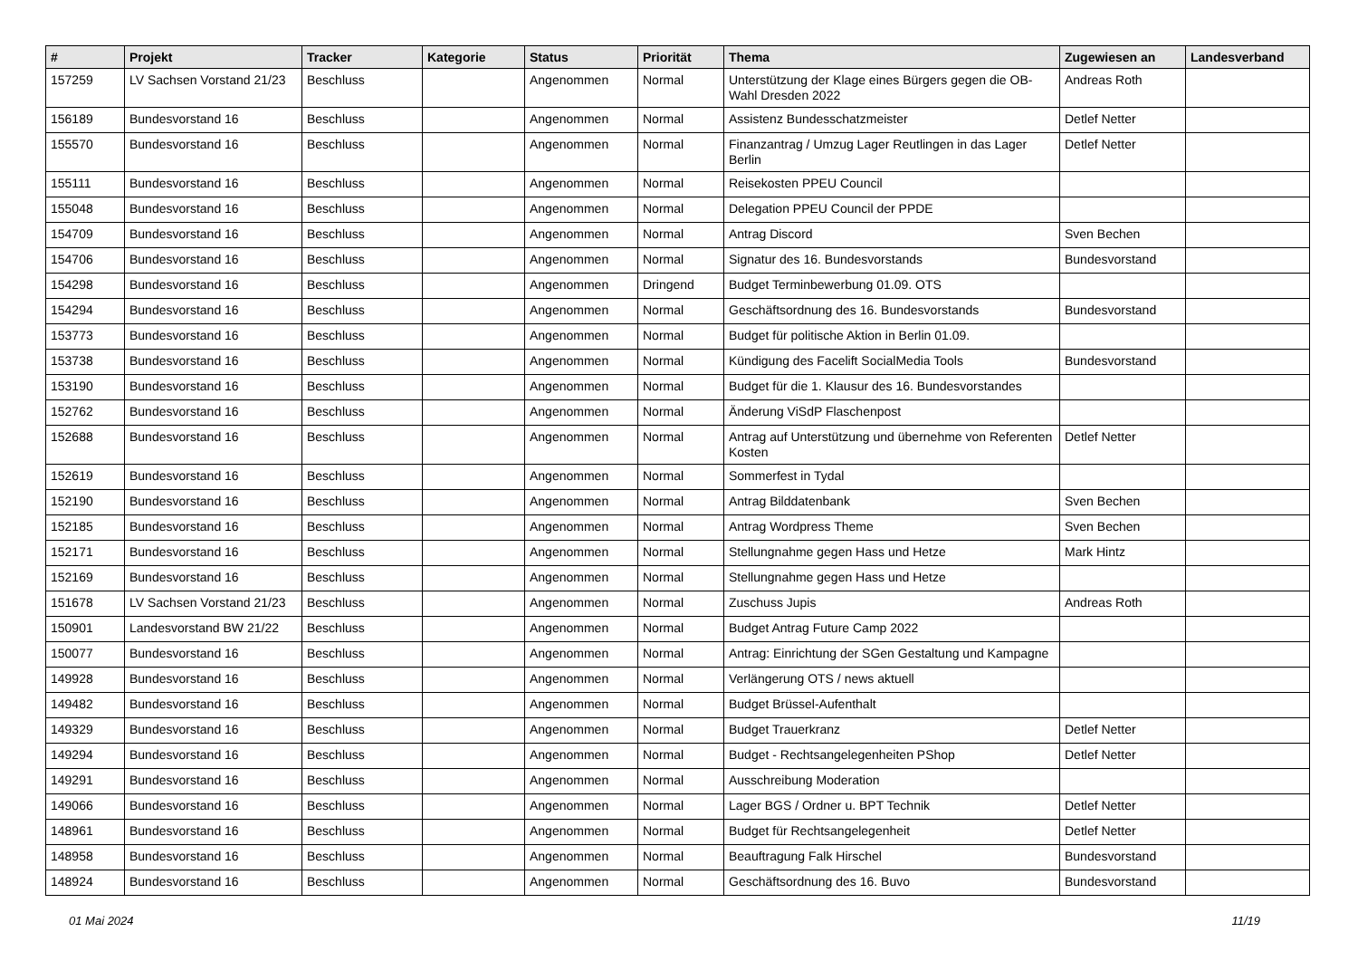| # | Projekt | Tracker | Kategorie | Status | Priorität | Thema | Zugewiesen an | Landesverband |
| --- | --- | --- | --- | --- | --- | --- | --- | --- |
| 157259 | LV Sachsen Vorstand 21/23 | Beschluss | | Angenommen | Normal | Unterstützung der Klage eines Bürgers gegen die OB-Wahl Dresden 2022 | Andreas Roth | |
| 156189 | Bundesvorstand 16 | Beschluss | | Angenommen | Normal | Assistenz Bundesschatzmeister | Detlef Netter | |
| 155570 | Bundesvorstand 16 | Beschluss | | Angenommen | Normal | Finanzantrag / Umzug Lager Reutlingen in das Lager Berlin | Detlef Netter | |
| 155111 | Bundesvorstand 16 | Beschluss | | Angenommen | Normal | Reisekosten PPEU Council | | |
| 155048 | Bundesvorstand 16 | Beschluss | | Angenommen | Normal | Delegation PPEU Council der PPDE | | |
| 154709 | Bundesvorstand 16 | Beschluss | | Angenommen | Normal | Antrag Discord | Sven Bechen | |
| 154706 | Bundesvorstand 16 | Beschluss | | Angenommen | Normal | Signatur des 16. Bundesvorstands | Bundesvorstand | |
| 154298 | Bundesvorstand 16 | Beschluss | | Angenommen | Dringend | Budget Terminbewerbung 01.09. OTS | | |
| 154294 | Bundesvorstand 16 | Beschluss | | Angenommen | Normal | Geschäftsordnung des 16. Bundesvorstands | Bundesvorstand | |
| 153773 | Bundesvorstand 16 | Beschluss | | Angenommen | Normal | Budget für politische Aktion in Berlin 01.09. | | |
| 153738 | Bundesvorstand 16 | Beschluss | | Angenommen | Normal | Kündigung des Facelift SocialMedia Tools | Bundesvorstand | |
| 153190 | Bundesvorstand 16 | Beschluss | | Angenommen | Normal | Budget für die 1. Klausur des 16. Bundesvorstandes | | |
| 152762 | Bundesvorstand 16 | Beschluss | | Angenommen | Normal | Änderung ViSdP Flaschenpost | | |
| 152688 | Bundesvorstand 16 | Beschluss | | Angenommen | Normal | Antrag auf Unterstützung und übernehme von Referenten Kosten | Detlef Netter | |
| 152619 | Bundesvorstand 16 | Beschluss | | Angenommen | Normal | Sommerfest in Tydal | | |
| 152190 | Bundesvorstand 16 | Beschluss | | Angenommen | Normal | Antrag Bilddatenbank | Sven Bechen | |
| 152185 | Bundesvorstand 16 | Beschluss | | Angenommen | Normal | Antrag Wordpress Theme | Sven Bechen | |
| 152171 | Bundesvorstand 16 | Beschluss | | Angenommen | Normal | Stellungnahme gegen Hass und Hetze | Mark Hintz | |
| 152169 | Bundesvorstand 16 | Beschluss | | Angenommen | Normal | Stellungnahme gegen Hass und Hetze | | |
| 151678 | LV Sachsen Vorstand 21/23 | Beschluss | | Angenommen | Normal | Zuschuss Jupis | Andreas Roth | |
| 150901 | Landesvorstand BW 21/22 | Beschluss | | Angenommen | Normal | Budget Antrag Future Camp 2022 | | |
| 150077 | Bundesvorstand 16 | Beschluss | | Angenommen | Normal | Antrag: Einrichtung der SGen Gestaltung und Kampagne | | |
| 149928 | Bundesvorstand 16 | Beschluss | | Angenommen | Normal | Verlängerung OTS / news aktuell | | |
| 149482 | Bundesvorstand 16 | Beschluss | | Angenommen | Normal | Budget Brüssel-Aufenthalt | | |
| 149329 | Bundesvorstand 16 | Beschluss | | Angenommen | Normal | Budget Trauerkranz | Detlef Netter | |
| 149294 | Bundesvorstand 16 | Beschluss | | Angenommen | Normal | Budget - Rechtsangelegenheiten PShop | Detlef Netter | |
| 149291 | Bundesvorstand 16 | Beschluss | | Angenommen | Normal | Ausschreibung Moderation | | |
| 149066 | Bundesvorstand 16 | Beschluss | | Angenommen | Normal | Lager BGS / Ordner u. BPT Technik | Detlef Netter | |
| 148961 | Bundesvorstand 16 | Beschluss | | Angenommen | Normal | Budget für Rechtsangelegenheit | Detlef Netter | |
| 148958 | Bundesvorstand 16 | Beschluss | | Angenommen | Normal | Beauftragung Falk Hirschel | Bundesvorstand | |
| 148924 | Bundesvorstand 16 | Beschluss | | Angenommen | Normal | Geschäftsordnung des 16. Buvo | Bundesvorstand | |
01 Mai 2024 11/19